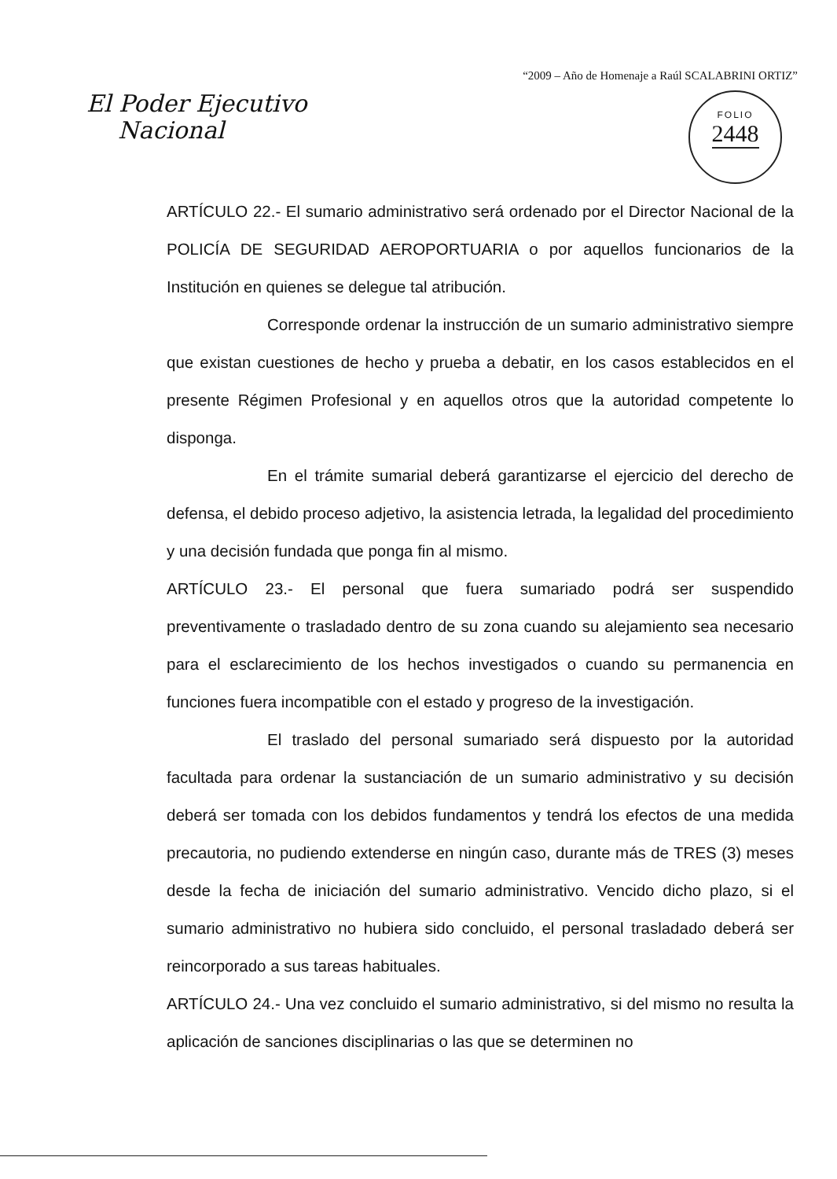“2009 – Año de Homenaje a Raúl SCALABRINI ORTIZ”
El Poder Ejecutivo
Nacional
FOLIO
2448
ARTÍCULO 22.- El sumario administrativo será ordenado por el Director Nacional de la POLICÍA DE SEGURIDAD AEROPORTUARIA o por aquellos funcionarios de la Institución en quienes se delegue tal atribución.
Corresponde ordenar la instrucción de un sumario administrativo siempre que existan cuestiones de hecho y prueba a debatir, en los casos establecidos en el presente Régimen Profesional y en aquellos otros que la autoridad competente lo disponga.
En el trámite sumarial deberá garantizarse el ejercicio del derecho de defensa, el debido proceso adjetivo, la asistencia letrada, la legalidad del procedimiento y una decisión fundada que ponga fin al mismo.
ARTÍCULO 23.- El personal que fuera sumariado podrá ser suspendido preventivamente o trasladado dentro de su zona cuando su alejamiento sea necesario para el esclarecimiento de los hechos investigados o cuando su permanencia en funciones fuera incompatible con el estado y progreso de la investigación.
El traslado del personal sumariado será dispuesto por la autoridad facultada para ordenar la sustanciación de un sumario administrativo y su decisión deberá ser tomada con los debidos fundamentos y tendrá los efectos de una medida precautoria, no pudiendo extenderse en ningún caso, durante más de TRES (3) meses desde la fecha de iniciación del sumario administrativo. Vencido dicho plazo, si el sumario administrativo no hubiera sido concluido, el personal trasladado deberá ser reincorporado a sus tareas habituales.
ARTÍCULO 24.- Una vez concluido el sumario administrativo, si del mismo no resulta la aplicación de sanciones disciplinarias o las que se determinen no